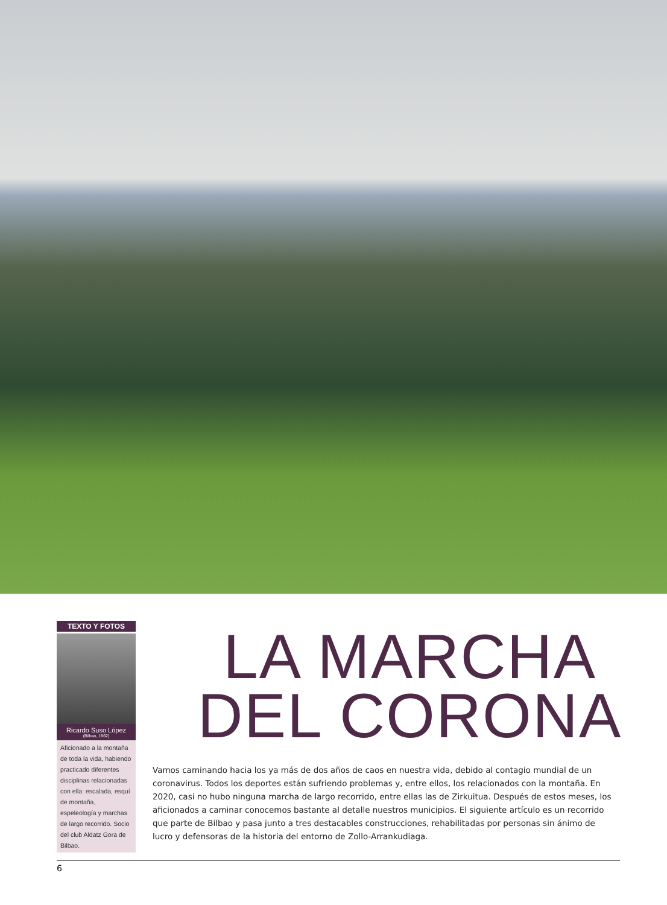TEXTO Y FOTOS
Ricardo Suso López
(Bilbao, 1962)
Aficionado a la montaña de toda la vida, habiendo practicado diferentes disciplinas relacionadas con ella: escalada, esquí de montaña, espeleología y marchas de largo recorrido. Socio del club Aldatz Gora de Bilbao.
LA MARCHA
DEL CORONA
Vamos caminando hacia los ya más de dos años de caos en nuestra vida, debido al contagio mundial de un coronavirus. Todos los deportes están sufriendo problemas y, entre ellos, los relacionados con la montaña. En 2020, casi no hubo ninguna marcha de largo recorrido, entre ellas las de Zirkuitua. Después de estos meses, los aficionados a caminar conocemos bastante al detalle nuestros municipios. El siguiente artículo es un recorrido que parte de Bilbao y pasa junto a tres destacables construcciones, rehabilitadas por personas sin ánimo de lucro y defensoras de la historia del entorno de Zollo-Arrankudiaga.
6